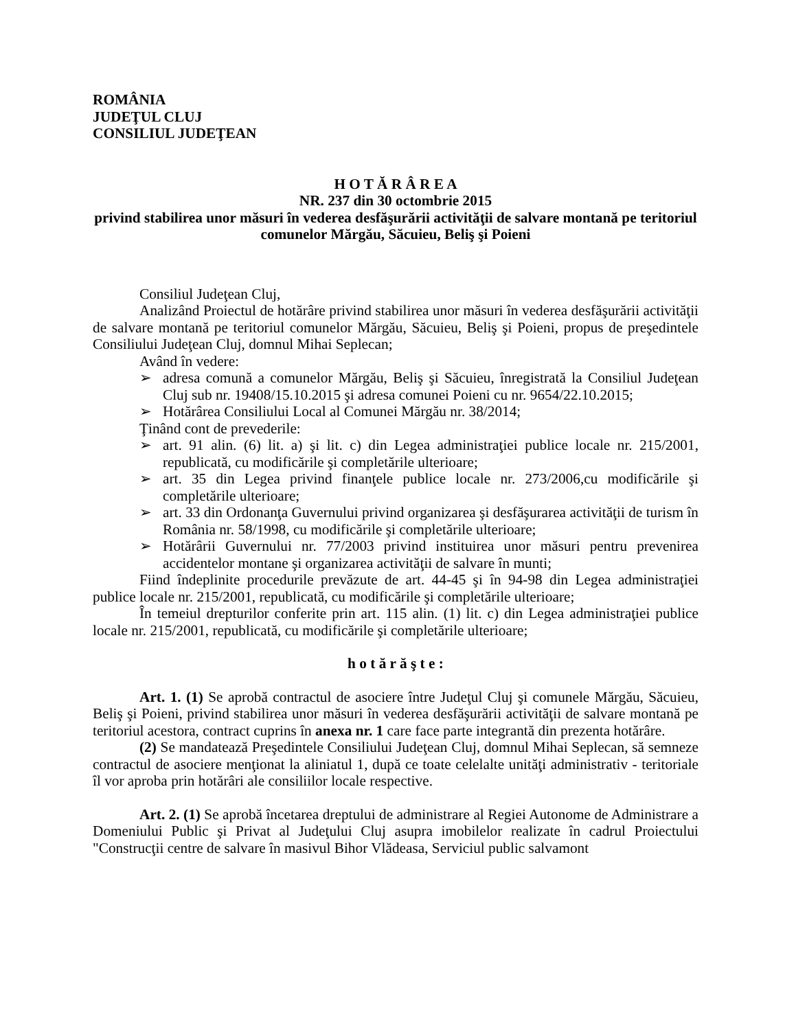ROMÂNIA
JUDEŢUL CLUJ
CONSILIUL JUDEŢEAN
H O T Ă R Â R E A
NR. 237 din 30 octombrie 2015
privind stabilirea unor măsuri în vederea desfăşurării activităţii de salvare montană pe teritoriul comunelor Mărgău, Săcuieu, Beliş şi Poieni
Consiliul Judeţean Cluj,
Analizând Proiectul de hotărâre privind stabilirea unor măsuri în vederea desfăşurării activităţii de salvare montană pe teritoriul comunelor Mărgău, Săcuieu, Beliş şi Poieni, propus de preşedintele Consiliului Judeţean Cluj, domnul Mihai Seplecan;
Având în vedere:
➢ adresa comună a comunelor Mărgău, Beliş şi Săcuieu, înregistrată la Consiliul Judeţean Cluj sub nr. 19408/15.10.2015 şi adresa comunei Poieni cu nr. 9654/22.10.2015;
➢ Hotărârea Consiliului Local al Comunei Mărgău nr. 38/2014;
Ţinând cont de prevederile:
➢ art. 91 alin. (6) lit. a) şi lit. c) din Legea administraţiei publice locale nr. 215/2001, republicată, cu modificările şi completările ulterioare;
➢ art. 35 din Legea privind finanţele publice locale nr. 273/2006,cu modificările şi completările ulterioare;
➢ art. 33 din Ordonanţa Guvernului privind organizarea şi desfăşurarea activităţii de turism în România nr. 58/1998, cu modificările şi completările ulterioare;
➢ Hotărârii Guvernului nr. 77/2003 privind instituirea unor măsuri pentru prevenirea accidentelor montane şi organizarea activităţii de salvare în munti;
Fiind îndeplinite procedurile prevăzute de art. 44-45 şi în 94-98 din Legea administraţiei publice locale nr. 215/2001, republicată, cu modificările şi completările ulterioare;
În temeiul drepturilor conferite prin art. 115 alin. (1) lit. c) din Legea administraţiei publice locale nr. 215/2001, republicată, cu modificările şi completările ulterioare;
h o t ă r ă ş t e :
Art. 1. (1) Se aprobă contractul de asociere între Judeţul Cluj şi comunele Mărgău, Săcuieu, Beliş şi Poieni, privind stabilirea unor măsuri în vederea desfăşurării activităţii de salvare montană pe teritoriul acestora, contract cuprins în anexa nr. 1 care face parte integrantă din prezenta hotărâre.
(2) Se mandatează Preşedintele Consiliului Judeţean Cluj, domnul Mihai Seplecan, să semneze contractul de asociere menţionat la aliniatul 1, după ce toate celelalte unităţi administrativ - teritoriale îl vor aproba prin hotărâri ale consiliilor locale respective.
Art. 2. (1) Se aprobă încetarea dreptului de administrare al Regiei Autonome de Administrare a Domeniului Public şi Privat al Judeţului Cluj asupra imobilelor realizate în cadrul Proiectului "Construcţii centre de salvare în masivul Bihor Vlădeasa, Serviciul public salvamont